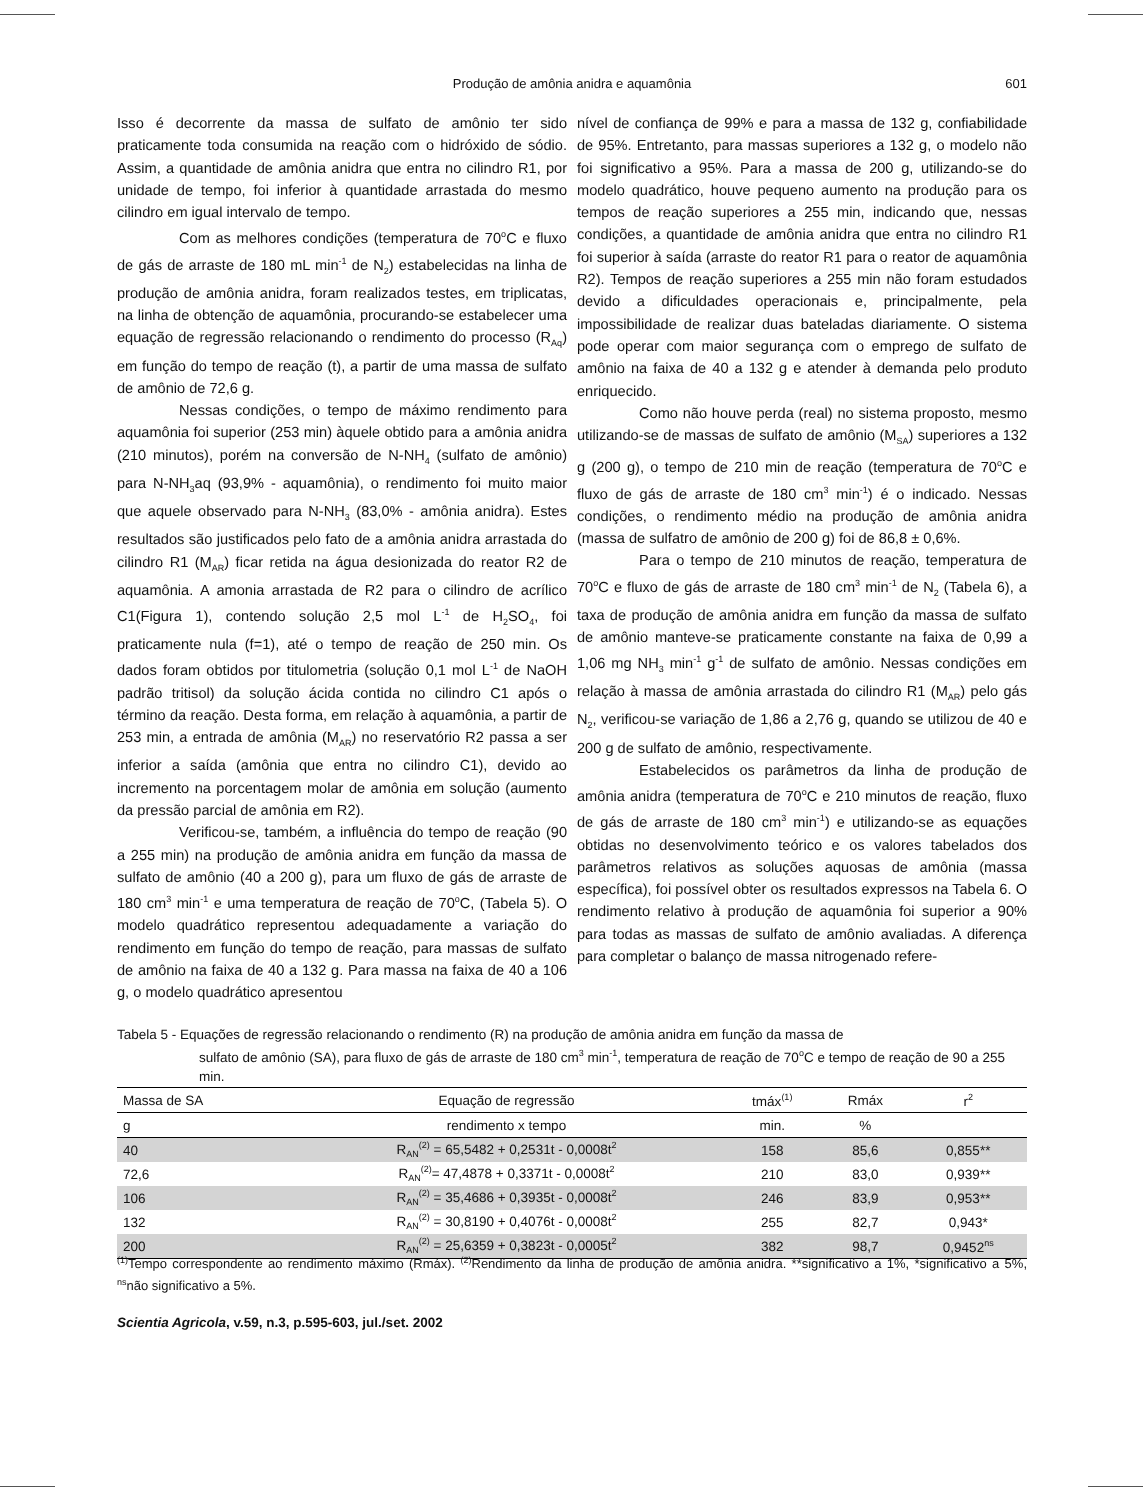Produção de amônia anidra e aquamônia
601
Isso é decorrente da massa de sulfato de amônio ter sido praticamente toda consumida na reação com o hidróxido de sódio. Assim, a quantidade de amônia anidra que entra no cilindro R1, por unidade de tempo, foi inferior à quantidade arrastada do mesmo cilindro em igual intervalo de tempo.
Com as melhores condições (temperatura de 70<sup>o</sup>C e fluxo de gás de arraste de 180 mL min<sup>-1</sup> de N<sub>2</sub>) estabelecidas na linha de produção de amônia anidra, foram realizados testes, em triplicatas, na linha de obtenção de aquamônia, procurando-se estabelecer uma equação de regressão relacionando o rendimento do processo (R<sub>Aq</sub>) em função do tempo de reação (t), a partir de uma massa de sulfato de amônio de 72,6 g.
Nessas condições, o tempo de máximo rendimento para aquamônia foi superior (253 min) àquele obtido para a amônia anidra (210 minutos), porém na conversão de N-NH<sub>4</sub> (sulfato de amônio) para N-NH<sub>3</sub>aq (93,9% - aquamônia), o rendimento foi muito maior que aquele observado para N-NH<sub>3</sub> (83,0% - amônia anidra). Estes resultados são justificados pelo fato de a amônia anidra arrastada do cilindro R1 (M<sub>AR</sub>) ficar retida na água desionizada do reator R2 de aquamônia. A amonia arrastada de R2 para o cilindro de acrílico C1(Figura 1), contendo solução 2,5 mol L<sup>-1</sup> de H<sub>2</sub>SO<sub>4</sub>, foi praticamente nula (f=1), até o tempo de reação de 250 min. Os dados foram obtidos por titulometria (solução 0,1 mol L<sup>-1</sup> de NaOH padrão tritisol) da solução ácida contida no cilindro C1 após o término da reação. Desta forma, em relação à aquamônia, a partir de 253 min, a entrada de amônia (M<sub>AR</sub>) no reservatório R2 passa a ser inferior a saída (amônia que entra no cilindro C1), devido ao incremento na porcentagem molar de amônia em solução (aumento da pressão parcial de amônia em R2).
Verificou-se, também, a influência do tempo de reação (90 a 255 min) na produção de amônia anidra em função da massa de sulfato de amônio (40 a 200 g), para um fluxo de gás de arraste de 180 cm<sup>3</sup> min<sup>-1</sup> e uma temperatura de reação de 70<sup>o</sup>C, (Tabela 5). O modelo quadrático representou adequadamente a variação do rendimento em função do tempo de reação, para massas de sulfato de amônio na faixa de 40 a 132 g. Para massa na faixa de 40 a 106 g, o modelo quadrático apresentou
nível de confiança de 99% e para a massa de 132 g, confiabilidade de 95%. Entretanto, para massas superiores a 132 g, o modelo não foi significativo a 95%. Para a massa de 200 g, utilizando-se do modelo quadrático, houve pequeno aumento na produção para os tempos de reação superiores a 255 min, indicando que, nessas condições, a quantidade de amônia anidra que entra no cilindro R1 foi superior à saída (arraste do reator R1 para o reator de aquamônia R2). Tempos de reação superiores a 255 min não foram estudados devido a dificuldades operacionais e, principalmente, pela impossibilidade de realizar duas bateladas diariamente. O sistema pode operar com maior segurança com o emprego de sulfato de amônio na faixa de 40 a 132 g e atender à demanda pelo produto enriquecido.
Como não houve perda (real) no sistema proposto, mesmo utilizando-se de massas de sulfato de amônio (M<sub>SA</sub>) superiores a 132 g (200 g), o tempo de 210 min de reação (temperatura de 70<sup>o</sup>C e fluxo de gás de arraste de 180 cm<sup>3</sup> min<sup>-1</sup>) é o indicado. Nessas condições, o rendimento médio na produção de amônia anidra (massa de sulfatro de amônio de 200 g) foi de 86,8 ± 0,6%.
Para o tempo de 210 minutos de reação, temperatura de 70<sup>o</sup>C e fluxo de gás de arraste de 180 cm<sup>3</sup> min<sup>-1</sup> de N<sub>2</sub> (Tabela 6), a taxa de produção de amônia anidra em função da massa de sulfato de amônio manteve-se praticamente constante na faixa de 0,99 a 1,06 mg NH<sub>3</sub> min<sup>-1</sup> g<sup>-1</sup> de sulfato de amônio. Nessas condições em relação à massa de amônia arrastada do cilindro R1 (M<sub>AR</sub>) pelo gás N<sub>2</sub>, verificou-se variação de 1,86 a 2,76 g, quando se utilizou de 40 e 200 g de sulfato de amônio, respectivamente.
Estabelecidos os parâmetros da linha de produção de amônia anidra (temperatura de 70<sup>o</sup>C e 210 minutos de reação, fluxo de gás de arraste de 180 cm<sup>3</sup> min<sup>-1</sup>) e utilizando-se as equações obtidas no desenvolvimento teórico e os valores tabelados dos parâmetros relativos as soluções aquosas de amônia (massa específica), foi possível obter os resultados expressos na Tabela 6. O rendimento relativo à produção de aquamônia foi superior a 90% para todas as massas de sulfato de amônio avaliadas. A diferença para completar o balanço de massa nitrogenado refere-
Tabela 5 - Equações de regressão relacionando o rendimento (R) na produção de amônia anidra em função da massa de
sulfato de amônio (SA), para fluxo de gás de arraste de 180 cm<sup>3</sup> min<sup>-1</sup>, temperatura de reação de 70<sup>o</sup>C e tempo de reação de 90 a 255 min.
| Massa de SA | Equação de regressão | tmáx<sup>(1)</sup> | Rmáx | r<sup>2</sup> |
| --- | --- | --- | --- | --- |
| g | rendimento x tempo | min. | % | |
| 40 | R<sub>AN</sub><sup>(2)</sup> = 65,5482 + 0,2531t - 0,0008t<sup>2</sup> | 158 | 85,6 | 0,855** |
| 72,6 | R<sub>AN</sub><sup>(2)</sup>= 47,4878 + 0,3371t - 0,0008t<sup>2</sup> | 210 | 83,0 | 0,939** |
| 106 | R<sub>AN</sub><sup>(2)</sup> = 35,4686 + 0,3935t - 0,0008t<sup>2</sup> | 246 | 83,9 | 0,953** |
| 132 | R<sub>AN</sub><sup>(2)</sup> = 30,8190 + 0,4076t - 0,0008t<sup>2</sup> | 255 | 82,7 | 0,943* |
| 200 | R<sub>AN</sub><sup>(2)</sup> = 25,6359 + 0,3823t - 0,0005t<sup>2</sup> | 382 | 98,7 | 0,9452<sup>ns</sup> |
<sup>(1)</sup> Tempo correspondente ao rendimento máximo (Rmáx). <sup>(2)</sup>Rendimento da linha de produção de amônia anidra. **significativo a 1%, *significativo a 5%, <sup>ns</sup>não significativo a 5%.
Scientia Agricola, v.59, n.3, p.595-603, jul./set. 2002